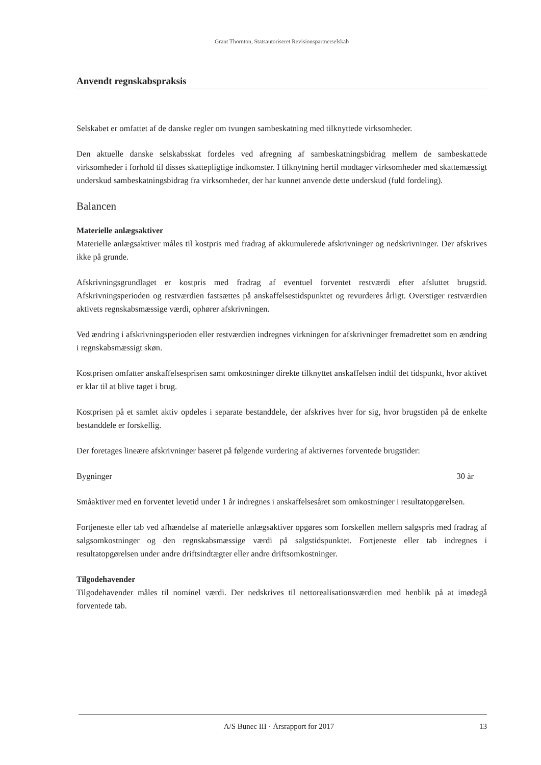Grant Thornton, Statsautoriseret Revisionspartnerselskab
Anvendt regnskabspraksis
Selskabet er omfattet af de danske regler om tvungen sambeskatning med tilknyttede virksomheder.
Den aktuelle danske selskabsskat fordeles ved afregning af sambeskatningsbidrag mellem de sambeskattede virksomheder i forhold til disses skattepligtige indkomster. I tilknytning hertil modtager virksomheder med skattemæssigt underskud sambeskatningsbidrag fra virksomheder, der har kunnet anvende dette underskud (fuld fordeling).
Balancen
Materielle anlægsaktiver
Materielle anlægsaktiver måles til kostpris med fradrag af akkumulerede afskrivninger og nedskrivninger. Der afskrives ikke på grunde.
Afskrivningsgrundlaget er kostpris med fradrag af eventuel forventet restværdi efter afsluttet brugstid. Afskrivningsperioden og restværdien fastsættes på anskaffelsestidspunktet og revurderes årligt. Overstiger restværdien aktivets regnskabsmæssige værdi, ophører afskrivningen.
Ved ændring i afskrivningsperioden eller restværdien indregnes virkningen for afskrivninger fremadrettet som en ændring i regnskabsmæssigt skøn.
Kostprisen omfatter anskaffelsesprisen samt omkostninger direkte tilknyttet anskaffelsen indtil det tidspunkt, hvor aktivet er klar til at blive taget i brug.
Kostprisen på et samlet aktiv opdeles i separate bestanddele, der afskrives hver for sig, hvor brugstiden på de enkelte bestanddele er forskellig.
Der foretages lineære afskrivninger baseret på følgende vurdering af aktivernes forventede brugstider:
Bygninger 30 år
Småaktiver med en forventet levetid under 1 år indregnes i anskaffelsesåret som omkostninger i resultatopgørelsen.
Fortjeneste eller tab ved afhændelse af materielle anlægsaktiver opgøres som forskellen mellem salgspris med fradrag af salgsomkostninger og den regnskabsmæssige værdi på salgstidspunktet. Fortjeneste eller tab indregnes i resultatopgørelsen under andre driftsindtægter eller andre driftsomkostninger.
Tilgodehavender
Tilgodehavender måles til nominel værdi. Der nedskrives til nettorealisationsværdien med henblik på at imødegå forventede tab.
A/S Bunec III · Årsrapport for 2017 13